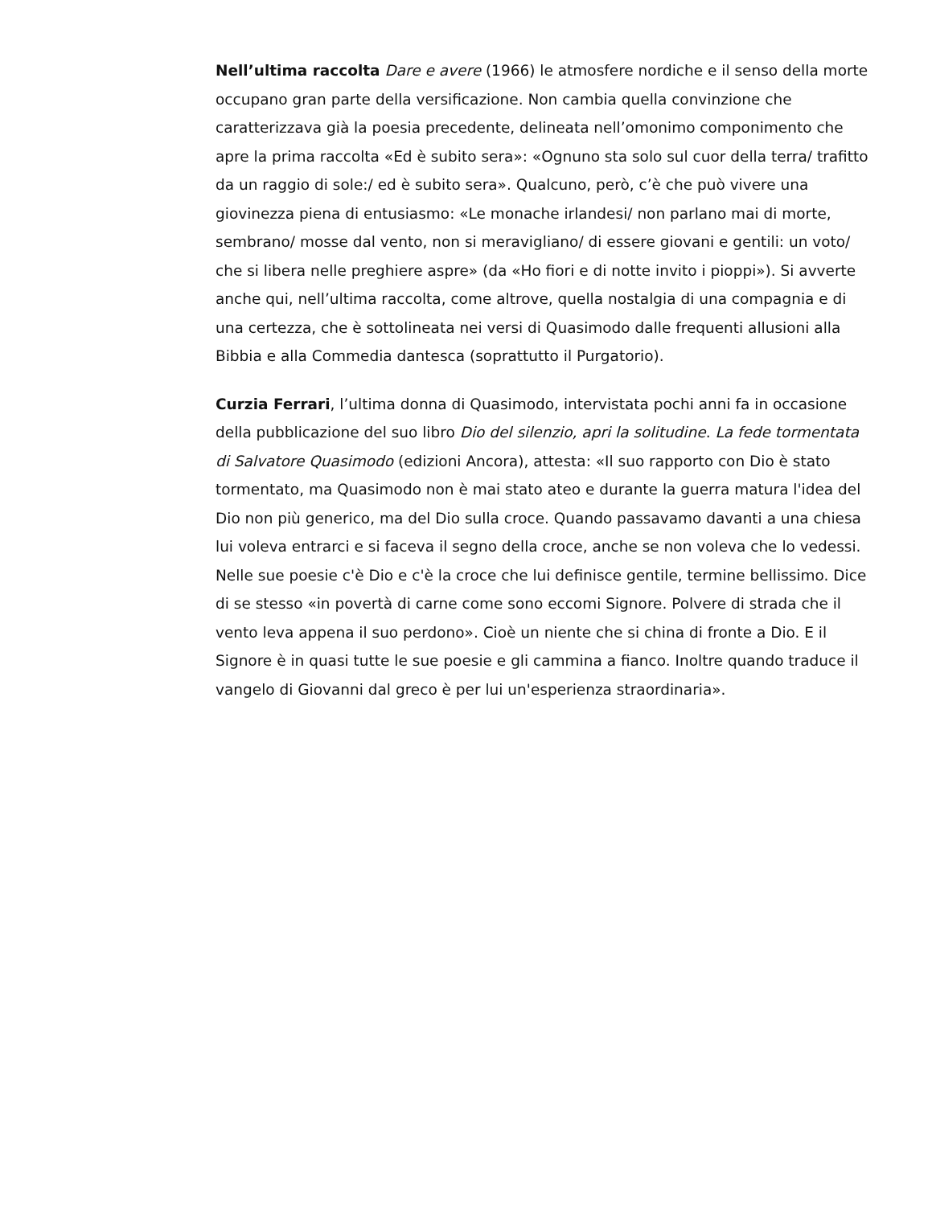Nell’ultima raccolta Dare e avere (1966) le atmosfere nordiche e il senso della morte occupano gran parte della versificazione. Non cambia quella convinzione che caratterizzava già la poesia precedente, delineata nell’omonimo componimento che apre la prima raccolta «Ed è subito sera»: «Ognuno sta solo sul cuor della terra/ trafitto da un raggio di sole:/ ed è subito sera». Qualcuno, però, c’è che può vivere una giovinezza piena di entusiasmo: «Le monache irlandesi/ non parlano mai di morte, sembrano/ mosse dal vento, non si meravigliano/ di essere giovani e gentili: un voto/ che si libera nelle preghiere aspre» (da «Ho fiori e di notte invito i pioppi»). Si avverte anche qui, nell’ultima raccolta, come altrove, quella nostalgia di una compagnia e di una certezza, che è sottolineata nei versi di Quasimodo dalle frequenti allusioni alla Bibbia e alla Commedia dantesca (soprattutto il Purgatorio).
Curzia Ferrari, l’ultima donna di Quasimodo, intervistata pochi anni fa in occasione della pubblicazione del suo libro Dio del silenzio, apri la solitudine. La fede tormentata di Salvatore Quasimodo (edizioni Ancora), attesta: «Il suo rapporto con Dio è stato tormentato, ma Quasimodo non è mai stato ateo e durante la guerra matura l'idea del Dio non più generico, ma del Dio sulla croce. Quando passavamo davanti a una chiesa lui voleva entrarci e si faceva il segno della croce, anche se non voleva che lo vedessi. Nelle sue poesie c'è Dio e c'è la croce che lui definisce gentile, termine bellissimo. Dice di se stesso «in povertà di carne come sono eccomi Signore. Polvere di strada che il vento leva appena il suo perdono». Cioè un niente che si china di fronte a Dio. E il Signore è in quasi tutte le sue poesie e gli cammina a fianco. Inoltre quando traduce il vangelo di Giovanni dal greco è per lui un'esperienza straordinaria».